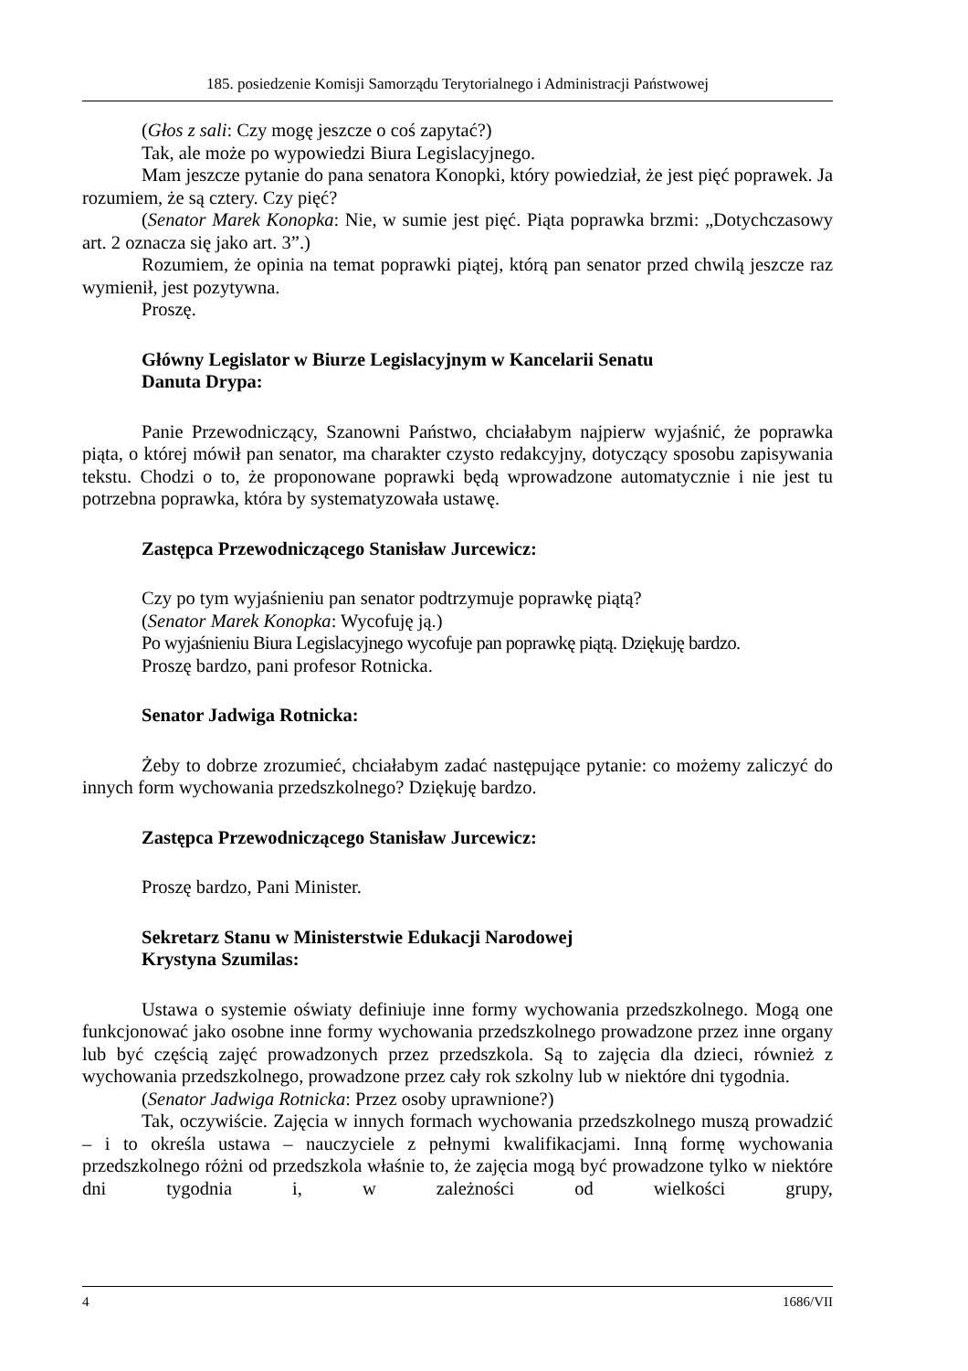185. posiedzenie Komisji Samorządu Terytorialnego i Administracji Państwowej
(Głos z sali: Czy mogę jeszcze o coś zapytać?)
Tak, ale może po wypowiedzi Biura Legislacyjnego.
Mam jeszcze pytanie do pana senatora Konopki, który powiedział, że jest pięć poprawek. Ja rozumiem, że są cztery. Czy pięć?
(Senator Marek Konopka: Nie, w sumie jest pięć. Piąta poprawka brzmi: „Dotychczasowy art. 2 oznacza się jako art. 3”.)
Rozumiem, że opinia na temat poprawki piątej, którą pan senator przed chwilą jeszcze raz wymienił, jest pozytywna.
Proszę.
Główny Legislator w Biurze Legislacyjnym w Kancelarii Senatu
Danuta Drypa:
Panie Przewodniczący, Szanowni Państwo, chciałabym najpierw wyjaśnić, że poprawka piąta, o której mówił pan senator, ma charakter czysto redakcyjny, dotyczący sposobu zapisywania tekstu. Chodzi o to, że proponowane poprawki będą wprowadzone automatycznie i nie jest tu potrzebna poprawka, która by systematyzowała ustawę.
Zastępca Przewodniczącego Stanisław Jurcewicz:
Czy po tym wyjaśnieniu pan senator podtrzymuje poprawkę piątą?
(Senator Marek Konopka: Wycofuję ją.)
Po wyjaśnieniu Biura Legislacyjnego wycofuje pan poprawkę piątą. Dziękuję bardzo.
Proszę bardzo, pani profesor Rotnicka.
Senator Jadwiga Rotnicka:
Żeby to dobrze zrozumieć, chciałabym zadać następujące pytanie: co możemy zaliczyć do innych form wychowania przedszkolnego? Dziękuję bardzo.
Zastępca Przewodniczącego Stanisław Jurcewicz:
Proszę bardzo, Pani Minister.
Sekretarz Stanu w Ministerstwie Edukacji Narodowej
Krystyna Szumilas:
Ustawa o systemie oświaty definiuje inne formy wychowania przedszkolnego. Mogą one funkcjonować jako osobne inne formy wychowania przedszkolnego prowadzone przez inne organy lub być częścią zajęć prowadzonych przez przedszkola. Są to zajęcia dla dzieci, również z wychowania przedszkolnego, prowadzone przez cały rok szkolny lub w niektóre dni tygodnia.
(Senator Jadwiga Rotnicka: Przez osoby uprawnione?)
Tak, oczywiście. Zajęcia w innych formach wychowania przedszkolnego muszą prowadzić – i to określa ustawa – nauczyciele z pełnymi kwalifikacjami. Inną formę wychowania przedszkolnego różni od przedszkola właśnie to, że zajęcia mogą być prowadzone tylko w niektóre dni tygodnia i, w zależności od wielkości grupy,
4 1686/VII